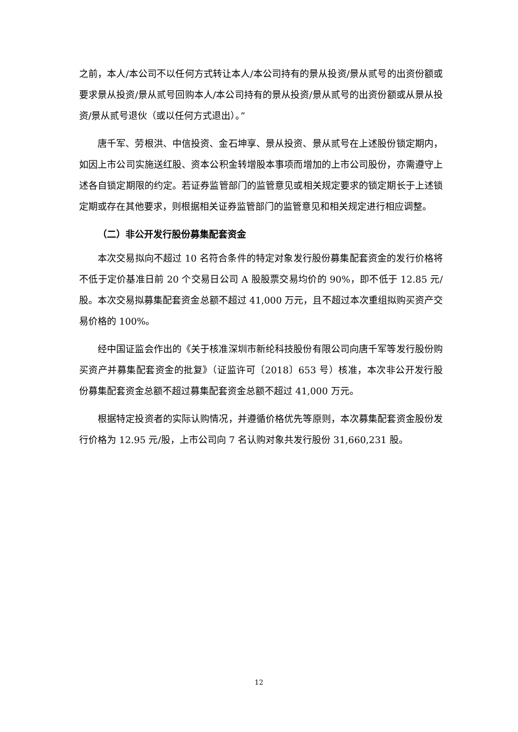之前，本人/本公司不以任何方式转让本人/本公司持有的景从投资/景从贰号的出资份额或要求景从投资/景从贰号回购本人/本公司持有的景从投资/景从贰号的出资份额或从景从投资/景从贰号退伙（或以任何方式退出）。”
唐千军、劳根洪、中信投资、金石坤享、景从投资、景从贰号在上述股份锁定期内，如因上市公司实施送红股、资本公积金转增股本事项而增加的上市公司股份，亦需遵守上述各自锁定期限的约定。若证券监管部门的监管意见或相关规定要求的锁定期长于上述锁定期或存在其他要求，则根据相关证券监管部门的监管意见和相关规定进行相应调整。
（二）非公开发行股份募集配套资金
本次交易拟向不超过 10 名符合条件的特定对象发行股份募集配套资金的发行价格将不低于定价基准日前 20 个交易日公司 A 股股票交易均价的 90%，即不低于 12.85 元/股。本次交易拟募集配套资金总额不超过 41,000 万元，且不超过本次重组拟购买资产交易价格的 100%。
经中国证监会作出的《关于核准深圳市新纶科技股份有限公司向唐千军等发行股份购买资产并募集配套资金的批复》（证监许可〔2018〕653 号）核准，本次非公开发行股份募集配套资金总额不超过募集配套资金总额不超过 41,000 万元。
根据特定投资者的实际认购情况，并遵循价格优先等原则，本次募集配套资金股份发行价格为 12.95 元/股，上市公司向 7 名认购对象共发行股份 31,660,231 股。
12